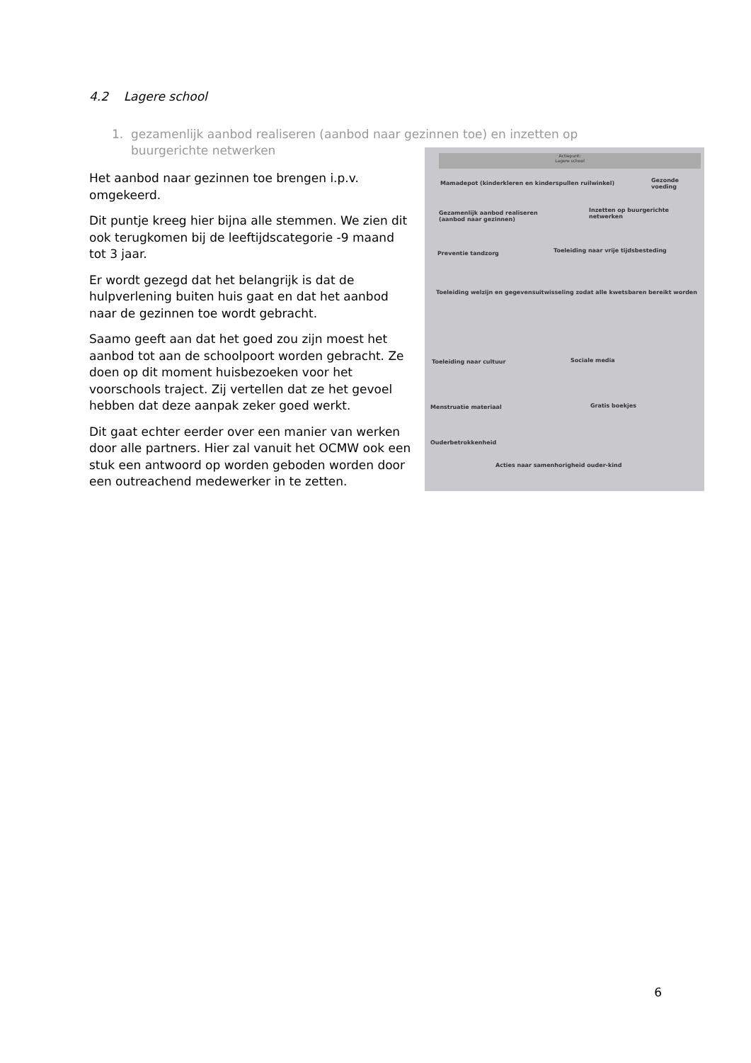4.2 Lagere school
1. gezamenlijk aanbod realiseren (aanbod naar gezinnen toe) en inzetten op
buurgerichte netwerken
Het aanbod naar gezinnen toe brengen i.p.v. omgekeerd.
Dit puntje kreeg hier bijna alle stemmen. We zien dit ook terugkomen bij de leeftijdscategorie -9 maand tot 3 jaar.
Er wordt gezegd dat het belangrijk is dat de hulpverlening buiten huis gaat en dat het aanbod naar de gezinnen toe wordt gebracht.
Saamo geeft aan dat het goed zou zijn moest het aanbod tot aan de schoolpoort worden gebracht. Ze doen op dit moment huisbezoeken voor het voorschools traject. Zij vertellen dat ze het gevoel hebben dat deze aanpak zeker goed werkt.
Dit gaat echter eerder over een manier van werken door alle partners. Hier zal vanuit het OCMW ook een stuk een antwoord op worden geboden worden door een outreachend medewerker in te zetten.
Actiepunt:
Lagere school
Mamadepot (kinderkleren en kinderspullen ruilwinkel)
Gezonde voeding
Gezamenlijk aanbod realiseren
(aanbod naar gezinnen)
Inzetten op buurgerichte netwerken
Preventie tandzorg
Toeleiding naar vrije tijdsbesteding
Toeleiding welzijn en gegevensuitwisseling zodat alle kwetsbaren bereikt worden
Toeleiding naar cultuur Sociale media
Menstruatie materiaal Gratis boekjes
Ouderbetrokkenheid
Acties naar samenhorigheid ouder-kind
6